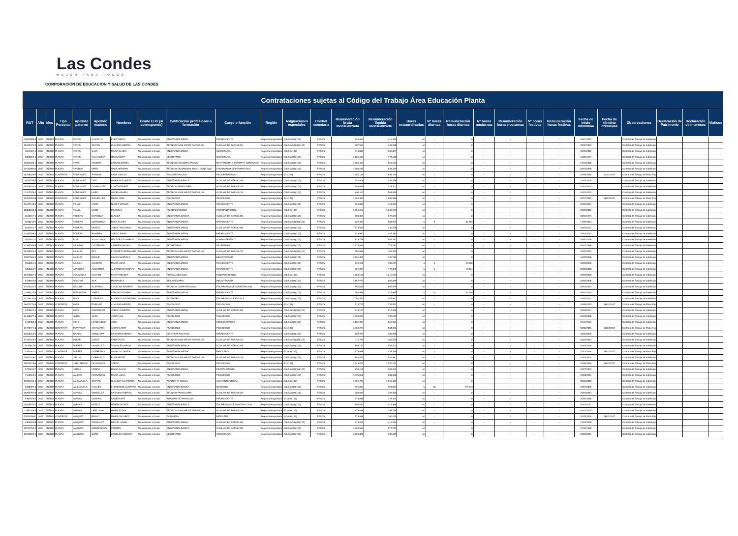Las Condes
MEJOR PARA TODOS
CORPORACIÓN DE EDUCACION Y SALUD DE LAS CONDES
| Contrataciones sujetas al Código del Trabajo Área Educación Planta | | | | | | | | | | | | | | | | | | | | | | | | | | | |
| RUT | Año | Mes | Tipo Personal | Apellido paterno | Apellido materno | Nombres | Grado EUS (si corresponde) | Calificación profesional o formación | Cargo o función | Región | Asignaciones especiales | Unidad monetaria | Remuneración bruta mensualizada | Remuneración líquida mensualizada | Horas extraordinarias | Nº horas diurnas | Remuneración horas diurnas | Nº horas nocturnas | Remuneración horas nocturnas | Nº horas festivas | Remuneración horas festivas | Fecha de inicio dd/mm/aa | Fecha de término dd/mm/aa | Observaciones | Declaración de Patrimonio | Declaración de Intereses | Viaticos |
| 15620286-k | 2017 | ENERO | PLANTA | REYES | CASTILLO | ELBA TABITA | No asimilado a Grado | ENSEÑANZA MEDIA | PARADOCENTE | Región Metropolitana | (33)(51)(89)(102) | PESOS | 724.664 | 419.460 | no | - | 0 | - | - | - | - | 23/07/2012 | | Contrato de Trabajo de Indefinido | | | |
| 16922374-2 | 2017 | ENERO | PLANTA | REYES | JELVES | CLAUDIA ANDREA | No asimilado a Grado | TECNICO AUXILIAR DE PARVULOS | AUXILIAR DE PARVULOS | Región Metropolitana | (33)(51)(54)(89)(102) | PESOS | 707.584 | 403.048 | no | - | 0 | - | - | - | - | 25/02/2013 | | Contrato de Trabajo de Indefinido | | | |
| 3557652-5 | 2017 | ENERO | PLANTA | REYES | SILVA | MARIA ELVIRA | No asimilado a Grado | ENSEÑANZA MEDIA | SECRETARIA | Región Metropolitana | (33)(51)(102) | PESOS | 714.815 | 562.827 | no | - | 0 | - | - | - | - | 01/03/2012 | | Contrato de Trabajo de Indefinido | | | |
| 8328292-4 | 2017 | ENERO | PLANTA | REYES | VILLANUEVA | OSCARINA P. | No asimilado a Grado | SECRETARIA | SECRETARIA | Región Metropolitana | (33)(51)(89)(102) | PESOS | 1.165.619 | 774.140 | no | - | 0 | - | - | - | - | 13/06/1997 | | Contrato de Trabajo de Indefinido | | | |
| 10321628-1 | 2017 | ENERO | PLANTA | RIVAS | ZAMORA | CARLOS DANIEL | No asimilado a Grado | TECNICO EN COMPUTACION | MANTENCION Y SOPORTE COMPUTACI | Región Metropolitana | (33)(51)(89)(102) | PESOS | 1.005.412 | 650.133 | no | - | 0 | - | - | - | - | 14/12/2009 | | Contrato de Trabajo de Indefinido | | | |
| 12513990-6 | 2017 | ENERO | PLANTA | RIVEROS | ORTIZ | HANS HERMAN | No asimilado a Grado | TECNICO EN ARMADO, MANT, CONF EQU | ENCARGADO DE INFORMATICA | Región Metropolitana | (33)(51)(89)(102) | PESOS | 1.204.235 | 824.185 | no | - | 0 | - | - | - | - | 01/03/2008 | | Contrato de Trabajo de Indefinido | | | |
| 18738409-5 | 2017 | ENERO | CONTRATA | RODRIGUEZ | ANANIAS | CAMILA NICOL | No asimilado a Grado | PSICOPEDAGOGO | PSICOPEDAGOGO | Región Metropolitana | (51)(102) | PESOS | 1.281.180 | 981.140 | no | - | 0 | - | - | - | - | 22/08/2016 | 31/01/2017 | Contrato de Trabajo de Plazo Fijo | | | |
| 6523755-5 | 2017 | ENERO | PLANTA | RODRIGUEZ | DIAZ | MARIA ANTONIETA | No asimilado a Grado | ENSEÑANZA BÁSICA | AUXILIAR DE SERVICIOS | Región Metropolitana | (33)(51)(89)(102) | PESOS | 744.008 | 437.458 | no | - | 0 | - | - | - | - | 21/02/2005 | | Contrato de Trabajo de Indefinido | | | |
| 19319010-3 | 2017 | ENERO | PLANTA | RODRIGUEZ | DOMINGUEZ | CONTANZA PAZ | No asimilado a Grado | TÉCNICO PARVULARIA | AUXILIAR DE PARVULOS | Región Metropolitana | (33)(51)(89)(102) | PESOS | 583.082 | 323.202 | no | - | 0 | - | - | - | - | 01/03/2014 | | Contrato de Trabajo de Indefinido | | | |
| 11107079-2 | 2017 | ENERO | PLANTA | RODRIGUEZ | HARO | GLORIA ISABEL | No asimilado a Grado | TECNICO AUXILIAR DE PARVULOS | AUXILIAR DE PARVULOS | Región Metropolitana | (33)(51)(89)(102) | PESOS | 899.110 | 563.960 | no | - | 0 | - | - | - | - | 01/03/2000 | | Contrato de Trabajo de Indefinido | | | |
| 16752299-8 | 2017 | ENERO | CONTRATA | RODRIGUEZ | RODRIGUEZ | MARIA JOSE | No asimilado a Grado | PSICOLOGO | PSICOLOGO | Región Metropolitana | (51)(102) | PESOS | 1.450.487 | 1.002.086 | no | - | 0 | - | - | - | - | 07/07/2015 | 28/02/2017 | Contrato de Trabajo de Plazo Fijo | | | |
| 14647143-9 | 2017 | ENERO | PLANTA | ROJAS | LAIME | NICOLT SONNIA | No asimilado a Grado | ENSEÑANZA MEDIA | PARADOCENTE | Región Metropolitana | (33)(51)(89)(102) | PESOS | 725.851 | 423.013 | no | - | 0 | - | - | - | - | 26/05/2014 | | Contrato de Trabajo de Indefinido | | | |
| 10880635-4 | 2017 | ENERO | PLANTA | ROJAS | URIBE | MARCELA | No asimilado a Grado | PSICOPEDAGOGO | PSICOPEDAGOGO | Región Metropolitana | (33)(51)(102) | PESOS | 1.650.693 | 1.250.273 | no | - | 0 | - | - | - | - | 01/03/2010 | | Contrato de Trabajo de Indefinido | | | |
| 8546157-5 | 2017 | ENERO | PLANTA | ROMERO | ESPINOZA | BLANCA | No asimilado a Grado | ENSEÑANZA BÁSICA | AUXILIAR DE SERVICIOS | Región Metropolitana | (33)(51)(89)(102) | PESOS | 908.359 | 572.695 | no | - | 0 | - | - | - | - | 01/03/1991 | | Contrato de Trabajo de Indefinido | | | |
| 9678136-9 | 2017 | ENERO | PLANTA | ROMERO | GUTIERREZ | ROSA ELVIRA | No asimilado a Grado | ENSEÑANZA MEDIA | PARADOCENTE | Región Metropolitana | (33)(51)(54)(89)(102) | PESOS | 928.377 | 583.024 | si | 9 | 32.715 | - | - | - | - | 17/03/2014 | | Contrato de Trabajo de Indefinido | | | |
| 6451941-7 | 2017 | ENERO | PLANTA | ROMERO | MUÑOZ | JORGE SEGUNDO | No asimilado a Grado | ENSEÑANZA MEDIA | AUXILIAR DE SERVICIOS | Región Metropolitana | (33)(51)(89)(102) | PESOS | 673.583 | 430.528 | no | - | 0 | - | - | - | - | 01/03/2011 | | Contrato de Trabajo de Indefinido | | | |
| 13834798-2 | 2017 | ENERO | PLANTA | ROMERO | ROMERO | JORGE JIMMY | No asimilado a Grado | ENSEÑANZA MEDIA | PARADOCENTE | Región Metropolitana | (33)(51)(89)(102) | PESOS | 728.890 | 425.494 | no | - | 0 | - | - | - | - | 25/03/2011 | | Contrato de Trabajo de Indefinido | | | |
| 6713811-2 | 2017 | ENERO | PLANTA | RUIZ | VILLALOBOS | HECTOR LEONARDO | No asimilado a Grado | ENSEÑANZA MEDIA | ADMINISTRATIVO | Región Metropolitana | (33)(51)(89)(102) | PESOS | 923.759 | 505.291 | no | - | 0 | - | - | - | - | 03/04/2006 | | Contrato de Trabajo de Indefinido | | | |
| 12387056-5 | 2017 | ENERO | PLANTA | SALAZAR | CISTERNAS | CARMEN MAGALY | No asimilado a Grado | SECRETARIA | SECRETARIA | Región Metropolitana | (33)(51)(89)(102) | PESOS | 1.175.933 | 772.751 | no | - | 0 | - | - | - | - | 04/03/1996 | | Contrato de Trabajo de Indefinido | | | |
| 16439029-2 | 2017 | ENERO | PLANTA | SALINAS | REY | ELIZABETH FERNANDA | No asimilado a Grado | TECNICO AUXILIAR DE PARVULOS | AUXILIAR DE PARVULOS | Región Metropolitana | (33)(51)(54)(89)(102) | PESOS | 709.688 | 402.550 | no | - | 0 | - | - | - | - | 25/02/2013 | | Contrato de Trabajo de Indefinido | | | |
| 13697469-6 | 2017 | ENERO | PLANTA | SALINAS | ROQUE | SYLVIA MARCELA | No asimilado a Grado | ENSEÑANZA MEDIA | BIBLIOTECARIA | Región Metropolitana | (33)(51)(89)(102) | PESOS | 1.125.461 | 739.780 | no | - | 0 | - | - | - | - | 18/03/2008 | | Contrato de Trabajo de Indefinido | | | |
| 9666651-9 | 2017 | ENERO | PLANTA | SALSILLI | AGUIRRE | MARIA LUISA | No asimilado a Grado | ENSEÑANZA MEDIA | PARADOCENTE | Región Metropolitana | (33)(51)(89)(102) | PESOS | 831.906 | 510.211 | si | 6 | 29.190 | - | - | - | - | 01/03/2005 | | Contrato de Trabajo de Indefinido | | | |
| 9858816-7 | 2017 | ENERO | PLANTA | SANCHEZ | ALBORNOZ | ALEJANDRO RENATO | No asimilado a Grado | ENSEÑANZA MEDIA | PARADOCENTE | Región Metropolitana | (33)(51)(89)(102) | PESOS | 792.374 | 473.399 | si | 5 | 19.484 | - | - | - | - | 01/03/2008 | | Contrato de Trabajo de Indefinido | | | |
| 13706687-4 | 2017 | ENERO | PLANTA | SCARZELLA | CASTRO | PIA FRANCISCA | No asimilado a Grado | FONOAUDIOLOGO | FONOAUDIOLOGO | Región Metropolitana | (33)(51)(102) | PESOS | 1.653.106 | 1.215.933 | no | - | 0 | - | - | - | - | 01/03/2006 | | Contrato de Trabajo de Indefinido | | | |
| 5478819-3 | 2017 | ENERO | PLANTA | SEGOVIA | SAA | MARIANELA | No asimilado a Grado | BIBLIOTECARIA | BIBLIOTECARIA | Región Metropolitana | (33)(51)(89)(102) | PESOS | 1.167.973 | 866.999 | no | - | 0 | - | - | - | - | 04/02/2008 | | Contrato de Trabajo de Indefinido | | | |
| 17022331-4 | 2017 | ENERO | PLANTA | SEGURA | ACEVEDO | YOCELINE ANDREA | No asimilado a Grado | TECNICO COMPUTACIONAL | ENCARGADO DE COMPUTACION | Región Metropolitana | (33)(51)(89)(102) | PESOS | 955.616 | 605.559 | no | - | 0 | - | - | - | - | 03/03/2014 | | Contrato de Trabajo de Indefinido | | | |
| 11696415-5 | 2017 | ENERO | PLANTA | SEPULVEDA | YAÑEZ | VERONICA ISABEL | No asimilado a Grado | ENSEÑANZA MEDIA | PARADOCENTE | Región Metropolitana | (33)(51)(89)(102) | PESOS | 792.586 | 472.985 | si | 10 | 44.429 | - | - | - | - | 05/04/2010 | | Contrato de Trabajo de Indefinido | | | |
| 13716140-0 | 2017 | ENERO | PLANTA | SILVA | CORNEJO | RODRIGO ALEJANDRO | No asimilado a Grado | INGENIERO | ENCARGADO DE ENLACE | Región Metropolitana | (33)(51)(89)(102) | PESOS | 1.084.451 | 707.863 | no | - | 0 | - | - | - | - | 02/04/2012 | | Contrato de Trabajo de Indefinido | | | |
| 16672170-9 | 2017 | ENERO | CONTRATA | SILVA | ENRIONE | CLAUDIA ANDREA | No asimilado a Grado | PSICOLOGO | PSICOLOGO | Región Metropolitana | (51)(102) | PESOS | 513.717 | 335.551 | no | - | 0 | - | - | - | - | 19/08/2015 | 28/02/2017 | Contrato de Trabajo de Plazo Fijo | | | |
| 9259922-1 | 2017 | ENERO | PLANTA | SILVA | FERNANDEZ | JORGE ALBERTO | No asimilado a Grado | ENSEÑANZA MEDIA | AUXILIAR DE SERVICIOS | Región Metropolitana | (33)(51)(54)(98)(102) | PESOS | 743.167 | 512.355 | no | - | 0 | - | - | - | - | 07/06/2011 | | Contrato de Trabajo de Indefinido | | | |
| 14188877-3 | 2017 | ENERO | PLANTA | SMITH | VERA | JONATHAN | No asimilado a Grado | PSICOLOGO | PSICOLOGO | Región Metropolitana | (33)(51)(89)(102) | PESOS | 1.093.017 | 737.520 | no | - | 0 | - | - | - | - | 01/03/2008 | | Contrato de Trabajo de Indefinido | | | |
| 6742300-3 | 2017 | ENERO | PLANTA | SOTO | HERNANDEZ | JOSE | No asimilado a Grado | ENSEÑANZA MEDIA | ADMINISTRATIVO | Región Metropolitana | (33)(51)(89)(102) | PESOS | 1.169.427 | 869.361 | no | - | 0 | - | - | - | - | 01/11/1981 | | Contrato de Trabajo de Indefinido | | | |
| 17270771-8 | 2017 | ENERO | CONTRATA | TAWRYCKY | STERMANN | ANDREA ORIT | No asimilado a Grado | PSICOLOGO | PSICOLOGO | Región Metropolitana | (51)(102) | PESOS | 1.350.274 | 984.425 | no | - | 0 | - | - | - | - | 03/08/2015 | 28/02/2017 | Contrato de Trabajo de Plazo Fijo | | | |
| 10016313-6 | 2017 | ENERO | PLANTA | TIRADO | JORQUERA | CRISTIAN ANDRES | No asimilado a Grado | CIENTISTA POLITICO | PARADOCENTE | Región Metropolitana | (33)(51)(89)(102) | PESOS | 802.267 | 485.986 | no | - | 0 | - | - | - | - | 01/06/2005 | | Contrato de Trabajo de Indefinido | | | |
| 17417013-4 | 2017 | ENERO | PLANTA | TOBAR | OJEDA | SARA EDITH | No asimilado a Grado | TECNICO AUXILIAR DE PARVULOS | AUXILIAR DE PARVULOS | Región Metropolitana | (33)(51)(54)(89)(102) | PESOS | 711.792 | 402.550 | no | - | 0 | - | - | - | - | 01/03/2013 | | Contrato de Trabajo de Indefinido | | | |
| 5435617-K | 2017 | ENERO | PLANTA | TORRES | GONZALEZ | TOMAS EDUARDO | No asimilado a Grado | ENSEÑANZA BÁSICA | AUXILIAR DE SERVICIOS | Región Metropolitana | (33)(51)(89)(102) | PESOS | 809.152 | 559.403 | no | - | 0 | - | - | - | - | 01/03/2000 | | Contrato de Trabajo de Indefinido | | | |
| 11654491-1 | 2017 | ENERO | CONTRATA | TORRES | GUERRERO | OSVALDO JAVIER | No asimilado a Grado | ENSEÑANZA MEDIA | PAÑOLERO | Región Metropolitana | (51)(89)(102) | PESOS | 573.848 | 433.768 | no | - | 0 | - | - | - | - | 14/03/2016 | 28/02/2017 | Contrato de Trabajo de Plazo Fijo | | | |
| 10641208-1 | 2017 | ENERO | PLANTA | UBILLA | CARRASCO | ROSA IRENE | No asimilado a Grado | TECNICO AUXILIAR DE PARVULOS | AUXILIAR DE PARVULOS | Región Metropolitana | (33)(51)(89)(102) | PESOS | 846.073 | 524.981 | no | - | 0 | - | - | - | - | 01/03/2002 | | Contrato de Trabajo de Indefinido | | | |
| 18022178-6 | 2017 | ENERO | CONTRATA | UNDURRAGA | OCHAGAVIA | JORGE | No asimilado a Grado | PSICOLOGO | PSICOLOGO | Región Metropolitana | (51)(102) | PESOS | 1.343.072 | 1.030.212 | no | - | 0 | - | - | - | - | 01/08/2016 | 28/02/2017 | Contrato de Trabajo de Plazo Fijo | | | |
| 5733126-7 | 2017 | ENERO | PLANTA | URREA | URBINA | MARIA ALICIA | No asimilado a Grado | ENSEÑANZA MEDIA | RECEPCIONISTA | Región Metropolitana | (33)(51)(89)(98)(102) | PESOS | 938.161 | 595.811 | no | - | 0 | - | - | - | - | 01/07/2003 | | Contrato de Trabajo de Indefinido | | | |
| 7190453-9 | 2017 | ENERO | PLANTA | VALDES | FERNANDEZ | MARIA LUISA | No asimilado a Grado | PSICOLOGO | PSICOLOGO | Región Metropolitana | (33)(51)(89)(102) | PESOS | 1.425.058 | 981.068 | no | - | 0 | - | - | - | - | 01/03/2011 | | Contrato de Trabajo de Indefinido | | | |
| 13285416-5 | 2017 | ENERO | PLANTA | VALENZUELA | CUEVAS | CLAUDIA ALEJANDRA | No asimilado a Grado | ASISTENTE SOCIAL | ASISTENTE SOCIAL | Región Metropolitana | (33)(51)(102) | PESOS | 1.395.709 | 1.053.439 | no | - | 0 | - | - | - | - | 08/03/2010 | | Contrato de Trabajo de Indefinido | | | |
| 6028299-4 | 2017 | ENERO | PLANTA | VALENZUELA | VILCHEZ | FLORENCIO GUSTAVO | No asimilado a Grado | ENSEÑANZA BÁSICA | NOCHERO | Región Metropolitana | (33)(51)(89)(102) | PESOS | 491.007 | 294.882 | si | 28 | 179.273 | - | - | - | - | 24/07/2005 | | Contrato de Trabajo de Indefinido | | | |
| 18295762-3 | 2017 | ENERO | PLANTA | VARGAS | GONZALEZ | CATALINA ANDREA | No asimilado a Grado | TECNICO PARVULARIA | AUXILIAR DE PARVULOS | Región Metropolitana | (33)(51)(89)(102) | PESOS | 700.660 | 402.450 | no | - | 0 | - | - | - | - | 24/03/2014 | | Contrato de Trabajo de Indefinido | | | |
| 9383453-4 | 2017 | ENERO | PLANTA | VARGAS | GUZMAN | ANDREA PAZ | No asimilado a Grado | AUXILIAR DE PARVULOS | PARADOCENTE | Región Metropolitana | (51)(89)(102) | PESOS | 573.848 | 378.404 | no | - | 0 | - | - | - | - | 25/05/2016 | | Contrato de Trabajo de Indefinido | | | |
| 10645670-4 | 2017 | ENERO | PLANTA | VARGAS | MUÑOZ | HEBER MOISES | No asimilado a Grado | ENSEÑANZA BÁSICA | ENCARGADO DE MANTENCCION | Región Metropolitana | (33)(51)(89)(102) | PESOS | 693.670 | 412.388 | no | - | 0 | - | - | - | - | 01/03/2011 | | Contrato de Trabajo de Indefinido | | | |
| 12851449-k | 2017 | ENERO | PLANTA | VARGAS | ORELLANA | MARIA ELENA | No asimilado a Grado | TECNICO AUXILIAR DE PARVULOS | AUXILIAR DE PARVULOS | Región Metropolitana | (51)(89)(102) | PESOS | 678.089 | 385.718 | no | - | 0 | - | - | - | - | 26/02/2015 | | Contrato de Trabajo de Indefinido | | | |
| 17951009-K | 2017 | ENERO | CONTRATA | VASQUEZ | BRAVO | MARIA JOCABED | No asimilado a Grado | PAÑOLERA | PAÑOLERA | Región Metropolitana | (51)(89)(102) | PESOS | 573.848 | 380.410 | no | - | 0 | - | - | - | - | 24/05/2016 | 28/02/2017 | Contrato de Trabajo de Plazo Fijo | | | |
| 9399326-8 | 2017 | ENERO | PLANTA | VASQUEZ | GONZALEZ | MIGUEL ANGEL | No asimilado a Grado | ENSEÑANZA MEDIA | AUXILIAR DE SERVICIOS | Región Metropolitana | (33)(51)(54)(89)(102) | PESOS | 718.012 | 412.354 | no | - | 0 | - | - | - | - | 12/03/2008 | | Contrato de Trabajo de Indefinido | | | |
| 10074750-2 | 2017 | ENERO | PLANTA | VASQUEZ | MONTESINOS | CARMEN | No asimilado a Grado | ENSEÑANZA BÁSICA | AUXILIAR DE SERVICIOS | Región Metropolitana | (33)(51)(89)(102) | PESOS | 1.064.592 | 677.709 | no | - | 0 | - | - | - | - | 13/10/1982 | | Contrato de Trabajo de Indefinido | | | |
| 13920969-9 | 2017 | ENERO | PLANTA | VASQUEZ | SOTO | CAROLINA ANDREA | No asimilado a Grado | SECRETARIA | SECRETARIA | Región Metropolitana | (33)(51)(89)(102) | PESOS | 1.081.825 | 705.819 | no | - | 0 | - | - | - | - | 01/03/2011 | | Contrato de Trabajo de Indefinido | | | |